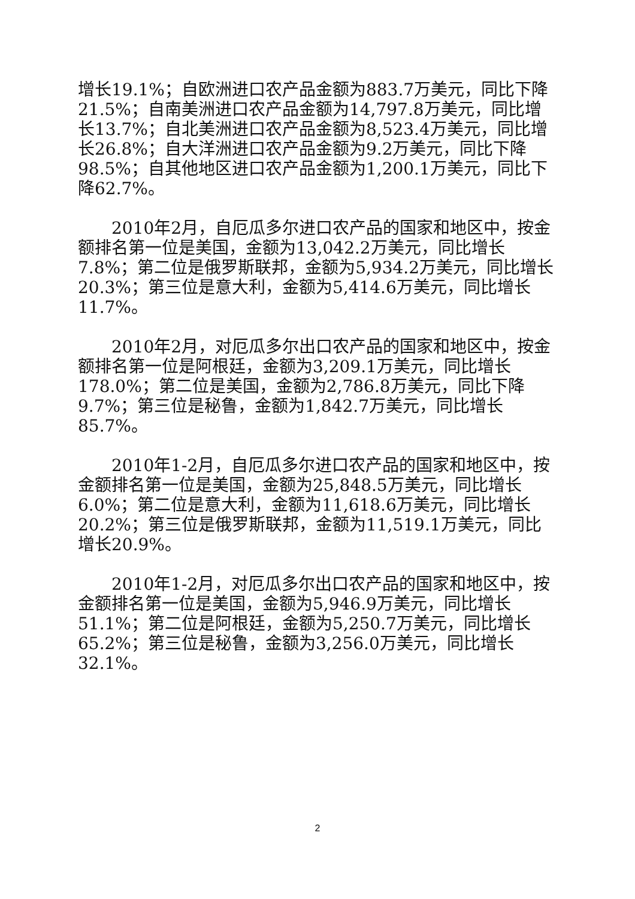增长19.1%；自欧洲进口农产品金额为883.7万美元，同比下降21.5%；自南美洲进口农产品金额为14,797.8万美元，同比增长13.7%；自北美洲进口农产品金额为8,523.4万美元，同比增长26.8%；自大洋洲进口农产品金额为9.2万美元，同比下降98.5%；自其他地区进口农产品金额为1,200.1万美元，同比下降62.7%。
2010年2月，自厄瓜多尔进口农产品的国家和地区中，按金额排名第一位是美国，金额为13,042.2万美元，同比增长7.8%；第二位是俄罗斯联邦，金额为5,934.2万美元，同比增长20.3%；第三位是意大利，金额为5,414.6万美元，同比增长11.7%。
2010年2月，对厄瓜多尔出口农产品的国家和地区中，按金额排名第一位是阿根廷，金额为3,209.1万美元，同比增长178.0%；第二位是美国，金额为2,786.8万美元，同比下降9.7%；第三位是秘鲁，金额为1,842.7万美元，同比增长85.7%。
2010年1-2月，自厄瓜多尔进口农产品的国家和地区中，按金额排名第一位是美国，金额为25,848.5万美元，同比增长6.0%；第二位是意大利，金额为11,618.6万美元，同比增长20.2%；第三位是俄罗斯联邦，金额为11,519.1万美元，同比增长20.9%。
2010年1-2月，对厄瓜多尔出口农产品的国家和地区中，按金额排名第一位是美国，金额为5,946.9万美元，同比增长51.1%；第二位是阿根廷，金额为5,250.7万美元，同比增长65.2%；第三位是秘鲁，金额为3,256.0万美元，同比增长32.1%。
2